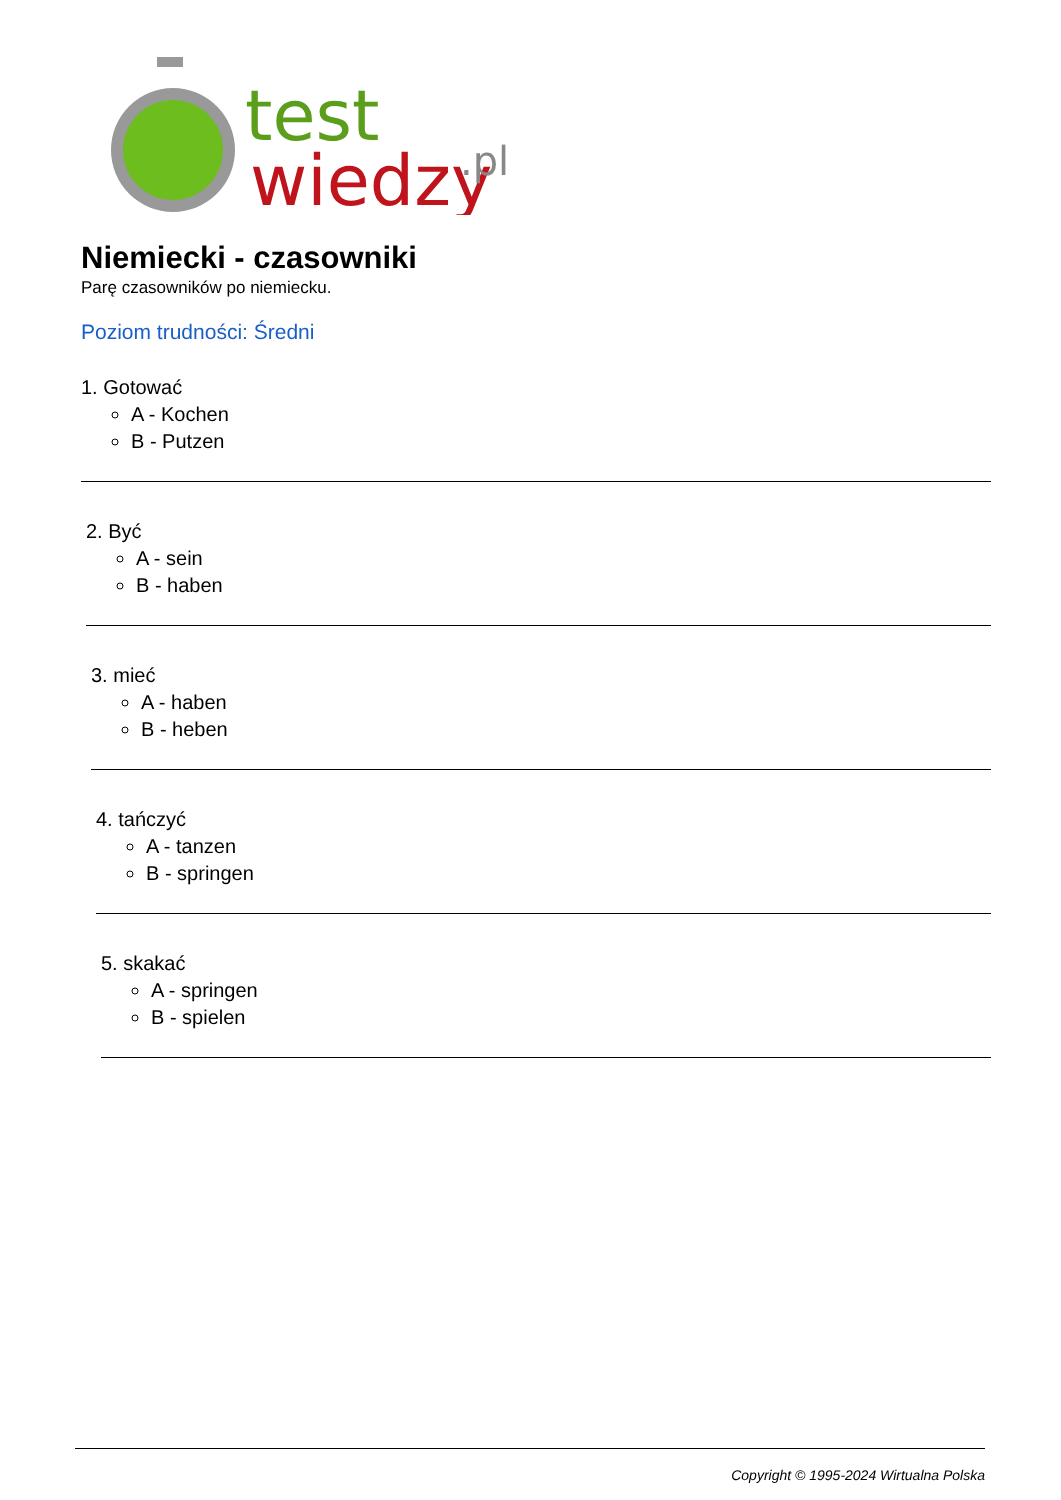test
wiedzy
.pl
Niemiecki - czasowniki
Parę czasowników po niemiecku.
Poziom trudności: Średni
1. Gotować
A - Kochen
B - Putzen
2. Być
A - sein
B - haben
3. mieć
A - haben
B - heben
4. tańczyć
A - tanzen
B - springen
5. skakać
A - springen
B - spielen
Copyright © 1995-2024 Wirtualna Polska